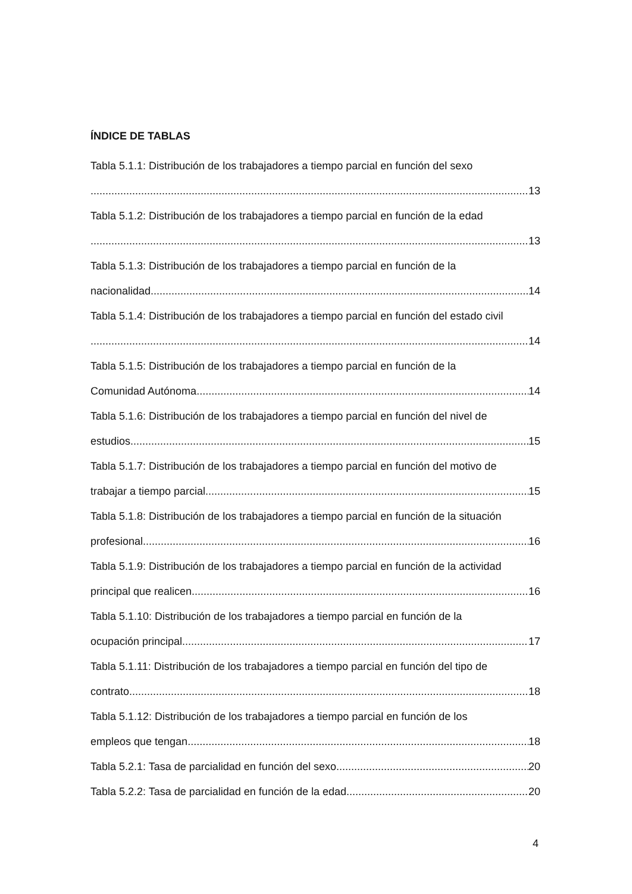ÍNDICE DE TABLAS
Tabla 5.1.1: Distribución de los trabajadores a tiempo parcial en función del sexo
13
Tabla 5.1.2: Distribución de los trabajadores a tiempo parcial en función de la edad
13
Tabla 5.1.3: Distribución de los trabajadores a tiempo parcial en función de la
nacionalidad 14
Tabla 5.1.4: Distribución de los trabajadores a tiempo parcial en función del estado civil
14
Tabla 5.1.5: Distribución de los trabajadores a tiempo parcial en función de la
Comunidad Autónoma 14
Tabla 5.1.6: Distribución de los trabajadores a tiempo parcial en función del nivel de
estudios 15
Tabla 5.1.7: Distribución de los trabajadores a tiempo parcial en función del motivo de
trabajar a tiempo parcial 15
Tabla 5.1.8: Distribución de los trabajadores a tiempo parcial en función de la situación
profesional 16
Tabla 5.1.9: Distribución de los trabajadores a tiempo parcial en función de la actividad
principal que realicen 16
Tabla 5.1.10: Distribución de los trabajadores a tiempo parcial en función de la
ocupación principal 17
Tabla 5.1.11: Distribución de los trabajadores a tiempo parcial en función del tipo de
contrato 18
Tabla 5.1.12: Distribución de los trabajadores a tiempo parcial en función de los
empleos que tengan 18
Tabla 5.2.1: Tasa de parcialidad en función del sexo 20
Tabla 5.2.2: Tasa de parcialidad en función de la edad 20
4